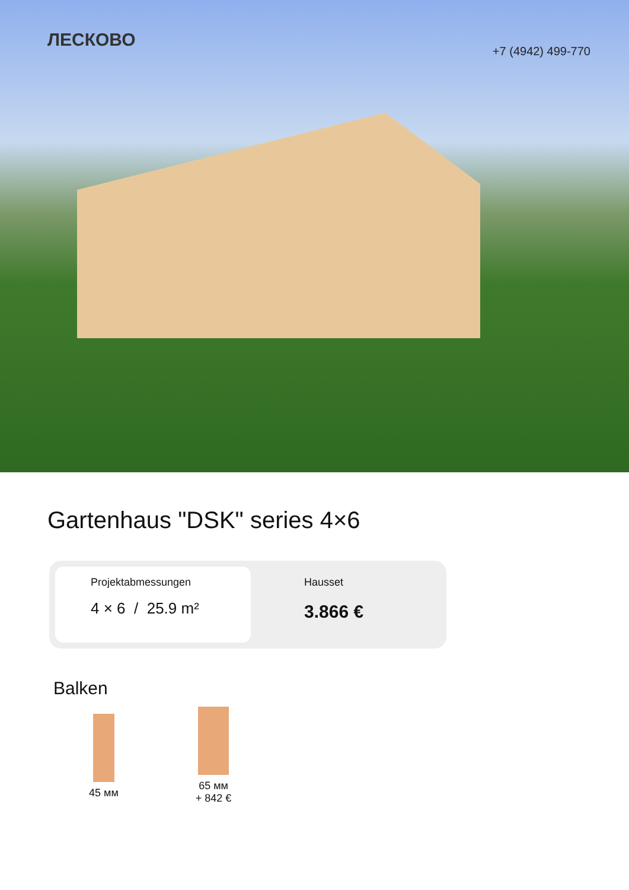ЛЕСКОВО
+7 (4942) 499-770
Gartenhaus "DSK" series 4×6
Projektabmessungen
4 × 6 / 25.9 m²
Hausset
3.866 €
Balken
45 мм
65 мм
+ 842 €